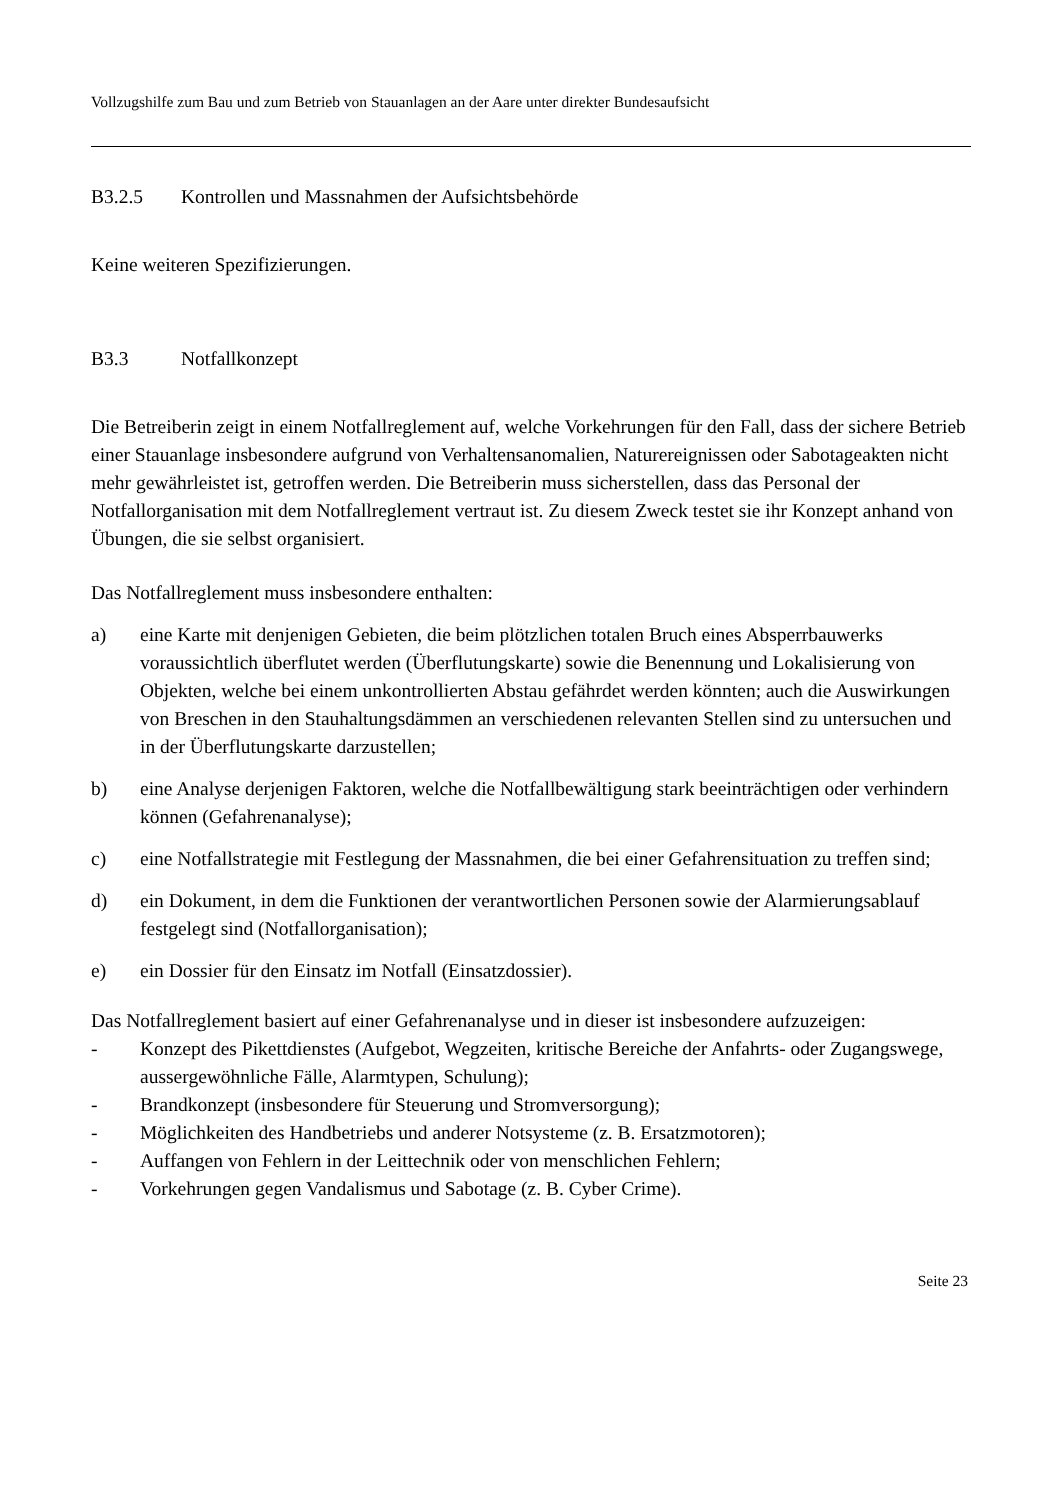Vollzugshilfe zum Bau und zum Betrieb von Stauanlagen an der Aare unter direkter Bundesaufsicht
B3.2.5 Kontrollen und Massnahmen der Aufsichtsbehörde
Keine weiteren Spezifizierungen.
B3.3 Notfallkonzept
Die Betreiberin zeigt in einem Notfallreglement auf, welche Vorkehrungen für den Fall, dass der sichere Betrieb einer Stauanlage insbesondere aufgrund von Verhaltensanomalien, Naturereignissen oder Sabotageakten nicht mehr gewährleistet ist, getroffen werden. Die Betreiberin muss sicherstellen, dass das Personal der Notfallorganisation mit dem Notfallreglement vertraut ist. Zu diesem Zweck testet sie ihr Konzept anhand von Übungen, die sie selbst organisiert.
Das Notfallreglement muss insbesondere enthalten:
a) eine Karte mit denjenigen Gebieten, die beim plötzlichen totalen Bruch eines Absperrbauwerks voraussichtlich überflutet werden (Überflutungskarte) sowie die Benennung und Lokalisierung von Objekten, welche bei einem unkontrollierten Abstau gefährdet werden könnten; auch die Auswirkungen von Breschen in den Stauhaltungsdämmen an verschiedenen relevanten Stellen sind zu untersuchen und in der Überflutungskarte darzustellen;
b) eine Analyse derjenigen Faktoren, welche die Notfallbewältigung stark beeinträchtigen oder verhindern können (Gefahrenanalyse);
c) eine Notfallstrategie mit Festlegung der Massnahmen, die bei einer Gefahrensituation zu treffen sind;
d) ein Dokument, in dem die Funktionen der verantwortlichen Personen sowie der Alarmierungsablauf festgelegt sind (Notfallorganisation);
e) ein Dossier für den Einsatz im Notfall (Einsatzdossier).
Das Notfallreglement basiert auf einer Gefahrenanalyse und in dieser ist insbesondere aufzuzeigen:
- Konzept des Pikettdienstes (Aufgebot, Wegzeiten, kritische Bereiche der Anfahrts- oder Zugangswege, aussergewöhnliche Fälle, Alarmtypen, Schulung);
- Brandkonzept (insbesondere für Steuerung und Stromversorgung);
- Möglichkeiten des Handbetriebs und anderer Notsysteme (z. B. Ersatzmotoren);
- Auffangen von Fehlern in der Leittechnik oder von menschlichen Fehlern;
- Vorkehrungen gegen Vandalismus und Sabotage (z. B. Cyber Crime).
Seite 23